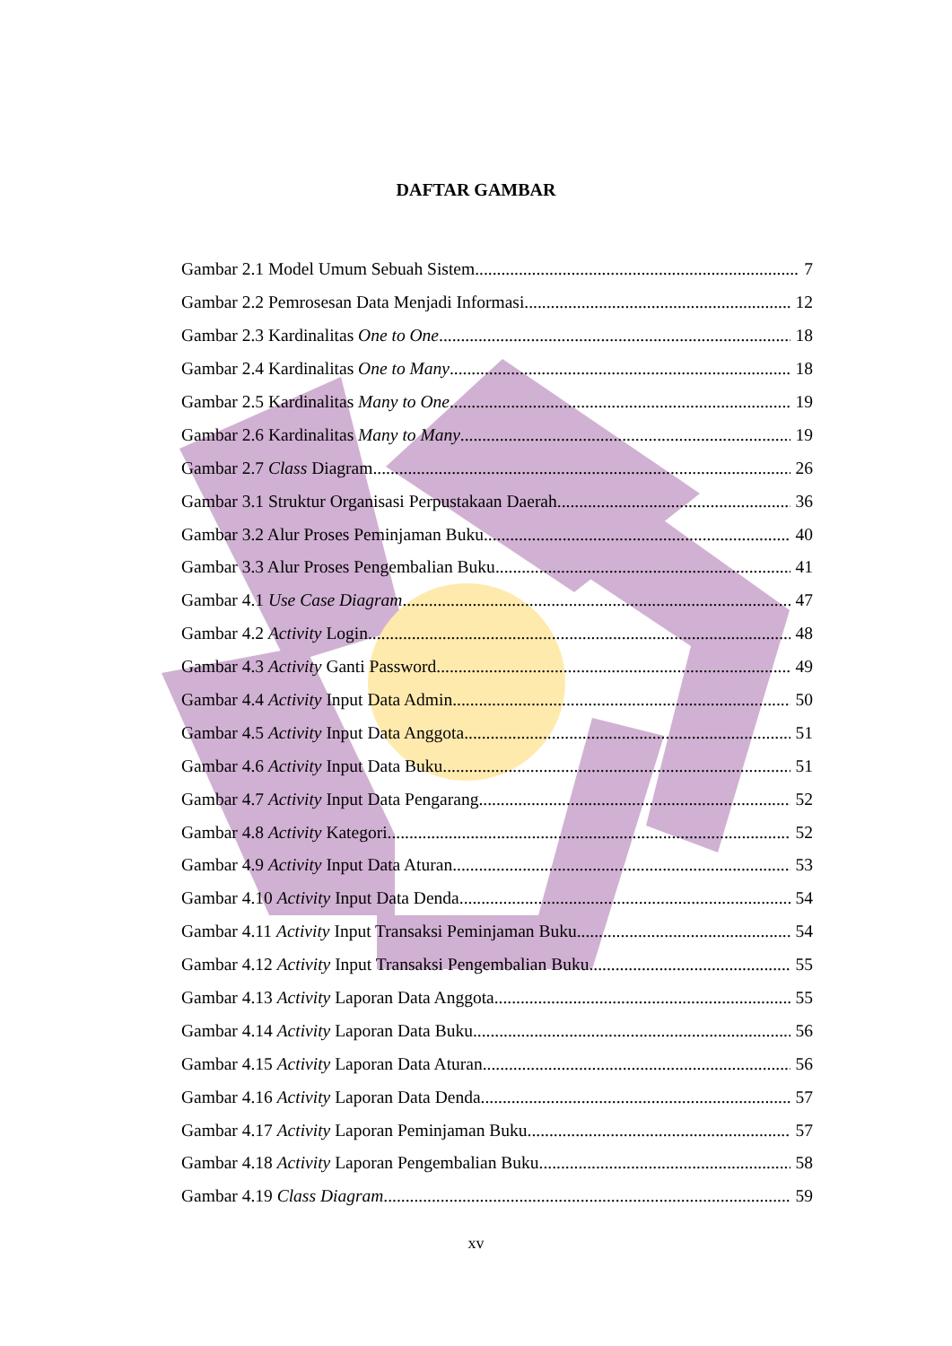DAFTAR GAMBAR
Gambar 2.1 Model Umum Sebuah Sistem 7
Gambar 2.2 Pemrosesan Data Menjadi Informasi 12
Gambar 2.3 Kardinalitas One to One 18
Gambar 2.4 Kardinalitas One to Many 18
Gambar 2.5 Kardinalitas Many to One 19
Gambar 2.6 Kardinalitas Many to Many 19
Gambar 2.7 Class Diagram 26
Gambar 3.1 Struktur Organisasi Perpustakaan Daerah 36
Gambar 3.2 Alur Proses Peminjaman Buku 40
Gambar 3.3 Alur Proses Pengembalian Buku 41
Gambar 4.1 Use Case Diagram 47
Gambar 4.2 Activity Login 48
Gambar 4.3 Activity Ganti Password 49
Gambar 4.4 Activity Input Data Admin 50
Gambar 4.5 Activity Input Data Anggota 51
Gambar 4.6 Activity Input Data Buku 51
Gambar 4.7 Activity Input Data Pengarang 52
Gambar 4.8 Activity Kategori 52
Gambar 4.9 Activity Input Data Aturan 53
Gambar 4.10 Activity Input Data Denda 54
Gambar 4.11 Activity Input Transaksi Peminjaman Buku 54
Gambar 4.12 Activity Input Transaksi Pengembalian Buku 55
Gambar 4.13 Activity Laporan Data Anggota 55
Gambar 4.14 Activity Laporan Data Buku 56
Gambar 4.15 Activity Laporan Data Aturan 56
Gambar 4.16 Activity Laporan Data Denda 57
Gambar 4.17 Activity Laporan Peminjaman Buku 57
Gambar 4.18 Activity Laporan Pengembalian Buku 58
Gambar 4.19 Class Diagram 59
xv